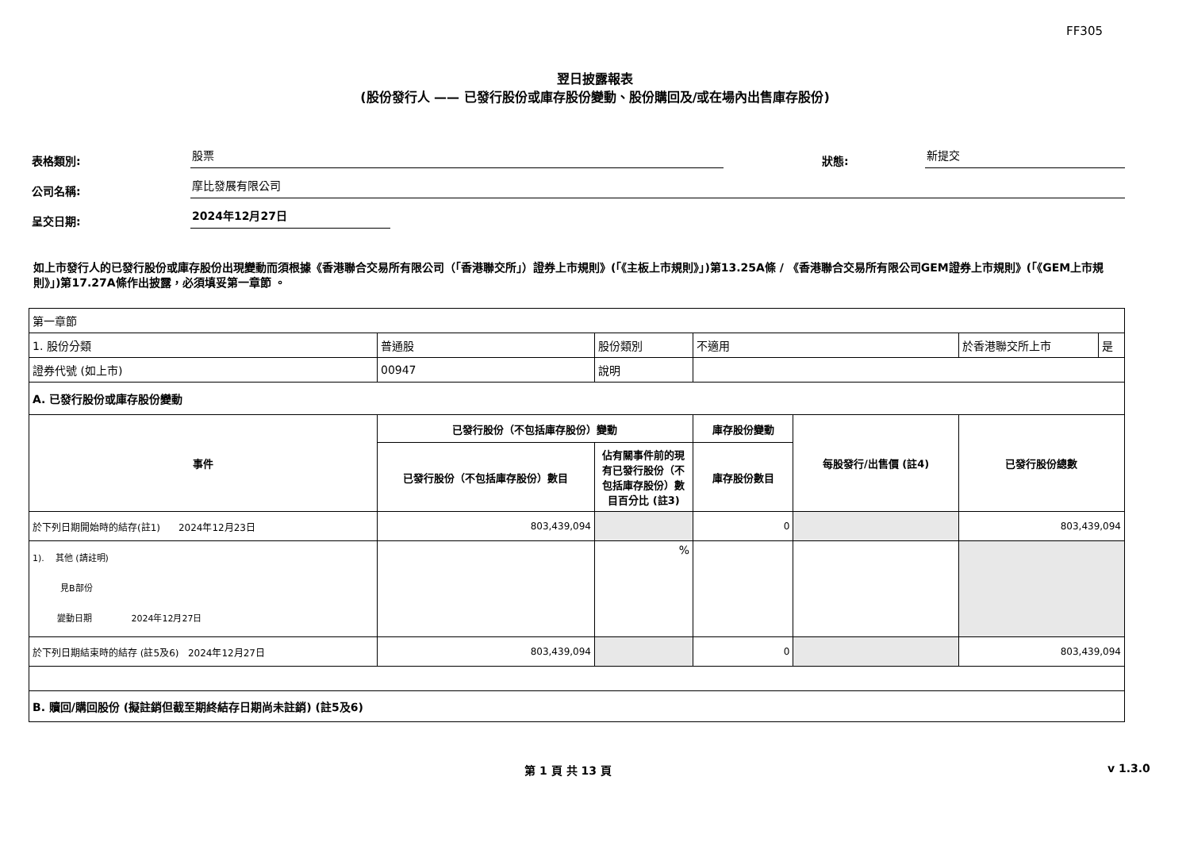FF305
翌日披露報表
(股份發行人 —— 已發行股份或庫存股份變動、股份購回及/或在場內出售庫存股份)
表格類別:
股票
狀態:
新提交
公司名稱:
摩比發展有限公司
呈交日期:
2024年12月27日
如上市發行人的已發行股份或庫存股份出現變動而須根據《香港聯合交易所有限公司（「香港聯交所」）證券上市規則》(「《主板上市規則》」)第13.25A條 / 《香港聯合交易所有限公司GEM證券上市規則》(「《GEM上市規則》」)第17.27A條作出披露，必須填妥第一章節 。
| 第一章節 | | | | | | |
| 1. 股份分類 | 普通股 | 股份類別 | 不適用 | | 於香港聯交所上市 | 是 |
| 證券代號 (如上市) | 00947 | 說明 | | | | |
| A. 已發行股份或庫存股份變動 | | | | | | |
| 事件 | 已發行股份（不包括庫存股份）變動 | | 庫存股份變動 | 每股發行/出售價 (註4) | 已發行股份總數 | |
| | 已發行股份（不包括庫存股份）數目 | 佔有關事件前的現有已發行股份（不包括庫存股份）數目百分比 (註3) | 庫存股份數目 | | | |
| 於下列日期開始時的結存(註1) 2024年12月23日 | 803,439,094 | | 0 | | 803,439,094 | |
| 1). 其他 (請註明) 見B部份 變動日期 2024年12月27日 | | % | | | | |
| 於下列日期結束時的結存 (註5及6) 2024年12月27日 | 803,439,094 | | 0 | | 803,439,094 | |
| B. 贖回/購回股份 (擬註銷但截至期終結存日期尚未註銷) (註5及6) | | | | | | |
第 1 頁 共 13 頁 v 1.3.0